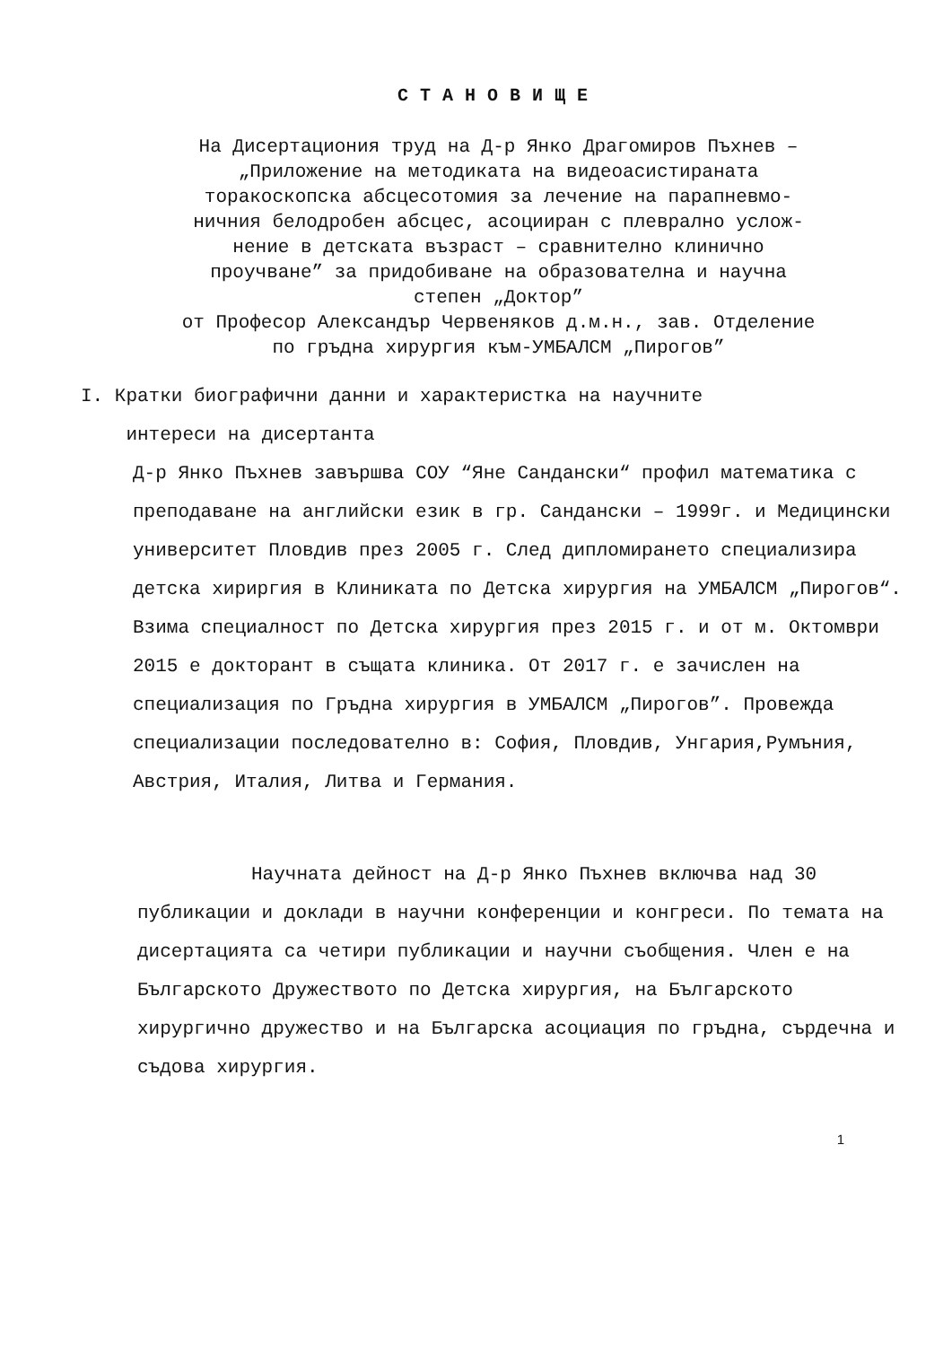СТАНОВИЩЕ
На Дисертациония труд на Д-р Янко Драгомиров Пъхнев –
„Приложение на методиката на видеоасистираната
торакоскопска абсцесотомия за лечение на парапневмо-
ничния белодробен абсцес, асоцииран с плеврално услож-
нение в детската възраст – сравнително клинично
проучване” за придобиване на образователна и научна
степен „Доктор”
от Професор Александър Червеняков д.м.н., зав. Отделение
по гръдна хирургия към-УМБАЛСМ „Пирогов”
I. Кратки биографични данни и характеристка на научните
интереси на дисертанта
Д-р Янко Пъхнев завършва СОУ “Яне Сандански“ профил математика с преподаване на английски език в гр. Сандански – 1999г. и Медицински университет Пловдив през 2005 г. След дипломирането специализира детска хириргия в Клиниката по Детска хирургия на УМБАЛСМ „Пирогов“. Взима специалност по Детска хирургия през 2015 г. и от м. Октомври 2015 е докторант в същата клиника. От 2017 г. е зачислен на специализация по Гръдна хирургия в УМБАЛСМ „Пирогов”. Провежда специализации последователно в: София, Пловдив, Унгария,Румъния, Австрия, Италия, Литва и Германия.
Научната дейност на Д-р Янко Пъхнев включва над 30 публикации и доклади в научни конференции и конгреси. По темата на дисертацията са четири публикации и научни съобщения. Член е на Българското Дружеството по Детска хирургия, на Българското хирургично дружество и на Българска асоциация по гръдна, сърдечна и съдова хирургия.
1